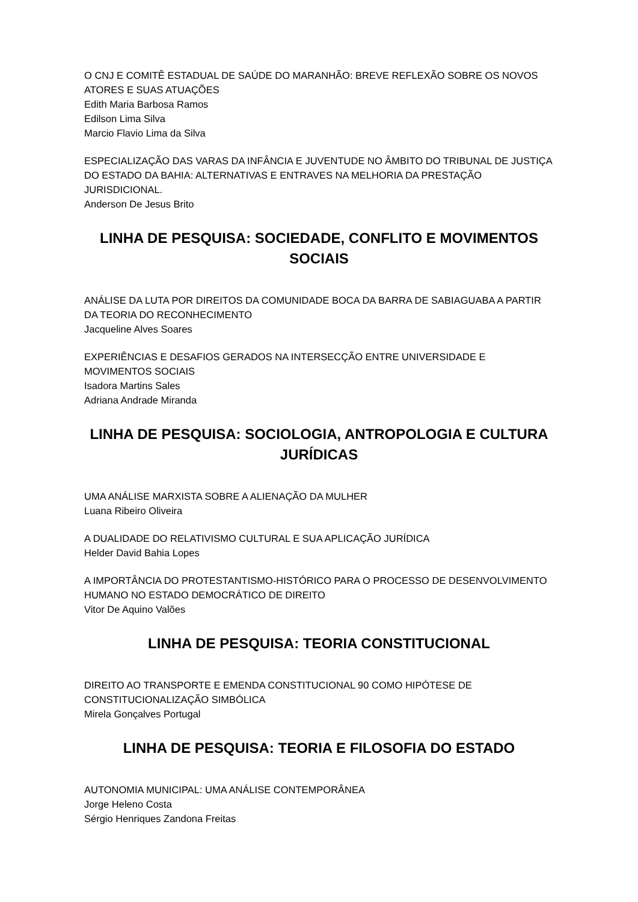O CNJ E COMITÊ ESTADUAL DE SAÚDE DO MARANHÃO: BREVE REFLEXÃO SOBRE OS NOVOS ATORES E SUAS ATUAÇÕES
Edith Maria Barbosa Ramos
Edilson Lima Silva
Marcio Flavio Lima da Silva
ESPECIALIZAÇÃO DAS VARAS DA INFÂNCIA E JUVENTUDE NO ÂMBITO DO TRIBUNAL DE JUSTIÇA DO ESTADO DA BAHIA: ALTERNATIVAS E ENTRAVES NA MELHORIA DA PRESTAÇÃO JURISDICIONAL.
Anderson De Jesus Brito
LINHA DE PESQUISA: SOCIEDADE, CONFLITO E MOVIMENTOS SOCIAIS
ANÁLISE DA LUTA POR DIREITOS DA COMUNIDADE BOCA DA BARRA DE SABIAGUABA A PARTIR DA TEORIA DO RECONHECIMENTO
Jacqueline Alves Soares
EXPERIÊNCIAS E DESAFIOS GERADOS NA INTERSECÇÃO ENTRE UNIVERSIDADE E MOVIMENTOS SOCIAIS
Isadora Martins Sales
Adriana Andrade Miranda
LINHA DE PESQUISA: SOCIOLOGIA, ANTROPOLOGIA E CULTURA JURÍDICAS
UMA ANÁLISE MARXISTA SOBRE A ALIENAÇÃO DA MULHER
Luana Ribeiro Oliveira
A DUALIDADE DO RELATIVISMO CULTURAL E SUA APLICAÇÃO JURÍDICA
Helder David Bahia Lopes
A IMPORTÂNCIA DO PROTESTANTISMO-HISTÓRICO PARA O PROCESSO DE DESENVOLVIMENTO HUMANO NO ESTADO DEMOCRÁTICO DE DIREITO
Vitor De Aquino Valões
LINHA DE PESQUISA: TEORIA CONSTITUCIONAL
DIREITO AO TRANSPORTE E EMENDA CONSTITUCIONAL 90 COMO HIPÓTESE DE CONSTITUCIONALIZAÇÃO SIMBÓLICA
Mirela Gonçalves Portugal
LINHA DE PESQUISA: TEORIA E FILOSOFIA DO ESTADO
AUTONOMIA MUNICIPAL: UMA ANÁLISE CONTEMPORÂNEA
Jorge Heleno Costa
Sérgio Henriques Zandona Freitas